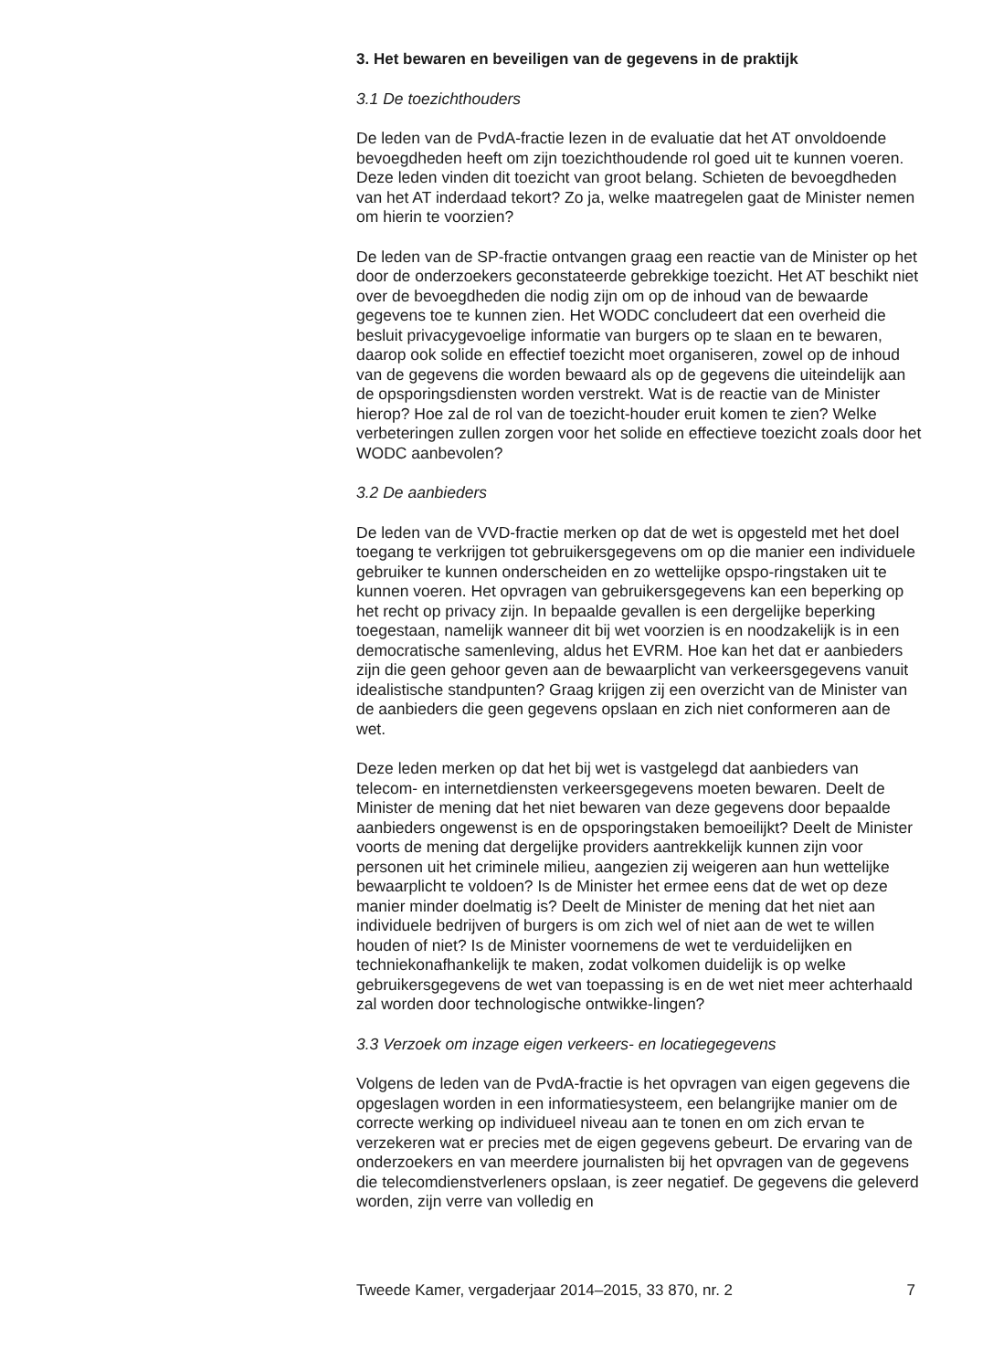3. Het bewaren en beveiligen van de gegevens in de praktijk
3.1 De toezichthouders
De leden van de PvdA-fractie lezen in de evaluatie dat het AT onvoldoende bevoegdheden heeft om zijn toezichthoudende rol goed uit te kunnen voeren. Deze leden vinden dit toezicht van groot belang. Schieten de bevoegdheden van het AT inderdaad tekort? Zo ja, welke maatregelen gaat de Minister nemen om hierin te voorzien?
De leden van de SP-fractie ontvangen graag een reactie van de Minister op het door de onderzoekers geconstateerde gebrekkige toezicht. Het AT beschikt niet over de bevoegdheden die nodig zijn om op de inhoud van de bewaarde gegevens toe te kunnen zien. Het WODC concludeert dat een overheid die besluit privacygevoelige informatie van burgers op te slaan en te bewaren, daarop ook solide en effectief toezicht moet organiseren, zowel op de inhoud van de gegevens die worden bewaard als op de gegevens die uiteindelijk aan de opsporingsdiensten worden verstrekt. Wat is de reactie van de Minister hierop? Hoe zal de rol van de toezicht-houder eruit komen te zien? Welke verbeteringen zullen zorgen voor het solide en effectieve toezicht zoals door het WODC aanbevolen?
3.2 De aanbieders
De leden van de VVD-fractie merken op dat de wet is opgesteld met het doel toegang te verkrijgen tot gebruikersgegevens om op die manier een individuele gebruiker te kunnen onderscheiden en zo wettelijke opspo-ringstaken uit te kunnen voeren. Het opvragen van gebruikersgegevens kan een beperking op het recht op privacy zijn. In bepaalde gevallen is een dergelijke beperking toegestaan, namelijk wanneer dit bij wet voorzien is en noodzakelijk is in een democratische samenleving, aldus het EVRM. Hoe kan het dat er aanbieders zijn die geen gehoor geven aan de bewaarplicht van verkeersgegevens vanuit idealistische standpunten? Graag krijgen zij een overzicht van de Minister van de aanbieders die geen gegevens opslaan en zich niet conformeren aan de wet.
Deze leden merken op dat het bij wet is vastgelegd dat aanbieders van telecom- en internetdiensten verkeersgegevens moeten bewaren. Deelt de Minister de mening dat het niet bewaren van deze gegevens door bepaalde aanbieders ongewenst is en de opsporingstaken bemoeilijkt? Deelt de Minister voorts de mening dat dergelijke providers aantrekkelijk kunnen zijn voor personen uit het criminele milieu, aangezien zij weigeren aan hun wettelijke bewaarplicht te voldoen? Is de Minister het ermee eens dat de wet op deze manier minder doelmatig is? Deelt de Minister de mening dat het niet aan individuele bedrijven of burgers is om zich wel of niet aan de wet te willen houden of niet? Is de Minister voornemens de wet te verduidelijken en techniekonafhankelijk te maken, zodat volkomen duidelijk is op welke gebruikersgegevens de wet van toepassing is en de wet niet meer achterhaald zal worden door technologische ontwikke-lingen?
3.3 Verzoek om inzage eigen verkeers- en locatiegegevens
Volgens de leden van de PvdA-fractie is het opvragen van eigen gegevens die opgeslagen worden in een informatiesysteem, een belangrijke manier om de correcte werking op individueel niveau aan te tonen en om zich ervan te verzekeren wat er precies met de eigen gegevens gebeurt. De ervaring van de onderzoekers en van meerdere journalisten bij het opvragen van de gegevens die telecomdienstverleners opslaan, is zeer negatief. De gegevens die geleverd worden, zijn verre van volledig en
Tweede Kamer, vergaderjaar 2014–2015, 33 870, nr. 2 7